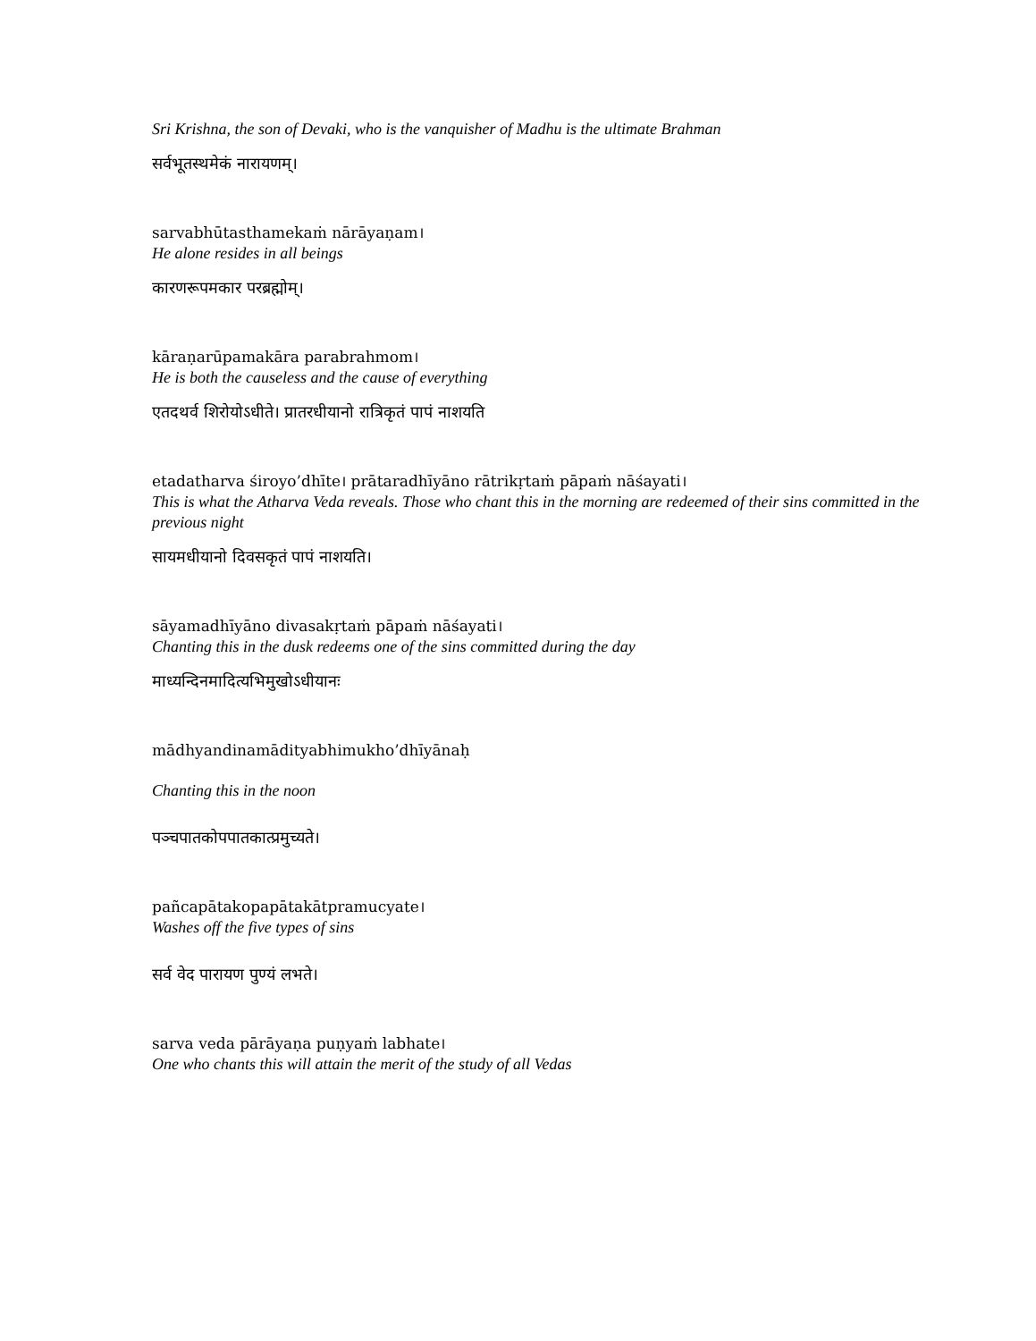Sri Krishna, the son of Devaki, who is the vanquisher of Madhu is the ultimate Brahman
सर्वभूतस्थमेकं नारायणम्।
sarvabhūtasthamekaṁ nārāyaṇam।
He alone resides in all beings
कारणरूपमकार परब्रह्मोम्।
kāraṇarūpamakāra parabrahmom।
He is both the causeless and the cause of everything
एतदथर्व शिरोयोऽधीते। प्रातरधीयानो रात्रिकृतं पापं नाशयति
etadatharva śiroyo’dhīte। prātaradhīyāno rātrikṛtaṁ pāpaṁ nāśayati।
This is what the Atharva Veda reveals. Those who chant this in the morning are redeemed of their sins committed in the previous night
सायमधीयानो दिवसकृतं पापं नाशयति।
sāyamadhīyāno divasakṛtaṁ pāpaṁ nāśayati।
Chanting this in the dusk redeems one of the sins committed during the day
माध्यन्दिनमादित्यभिमुखोऽधीयानः
mādhyandinamādityabhimukho’dhīyānaḥ
Chanting this in the noon
पञ्चपातकोपपातकात्प्रमुच्यते।
pañcapātakopapātakātpramucyate।
Washes off the five types of sins
सर्व वेद पारायण पुण्यं लभते।
sarva veda pārāyaṇa puṇyaṁ labhate।
One who chants this will attain the merit of the study of all Vedas